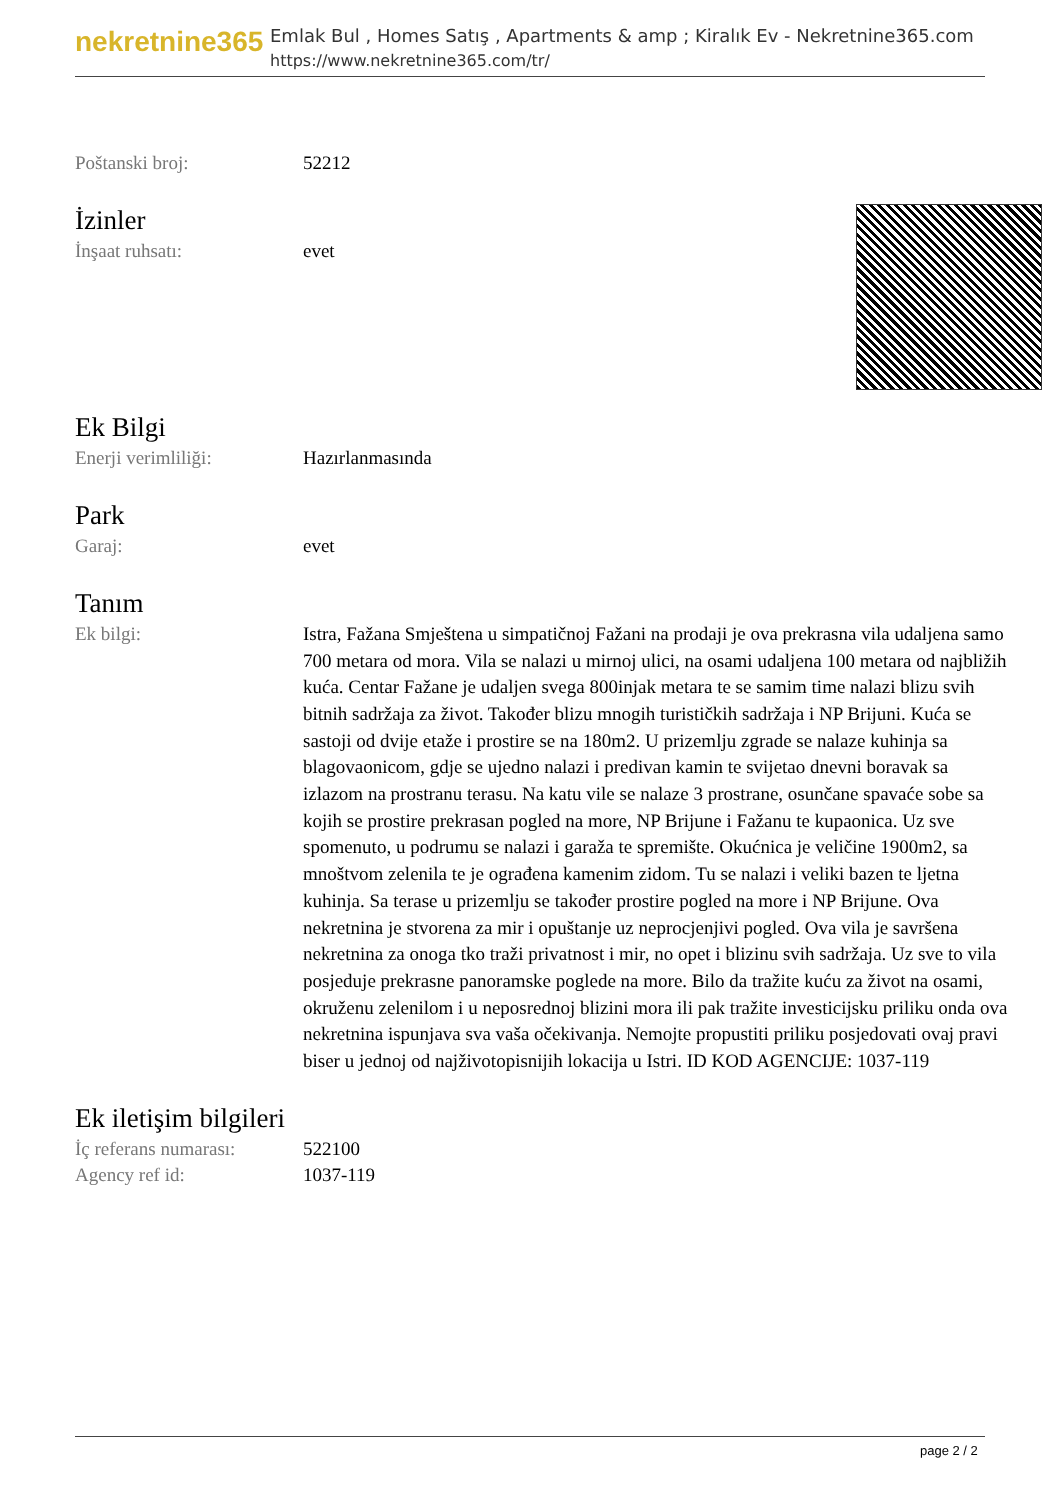nekretnine365
Emlak Bul , Homes Satış , Apartments & amp ; Kiralık Ev - Nekretnine365.com
https://www.nekretnine365.com/tr/
| Poštanski broj: | 52212 |
İzinler
| İnşaat ruhsatı: | evet |
Ek Bilgi
| Enerji verimliliği: | Hazırlanmasında |
Park
| Garaj: | evet |
Tanım
| Ek bilgi: | Istra, Fažana Smještena u simpatičnoj Fažani na prodaji je ova prekrasna vila udaljena samo 700 metara od mora. Vila se nalazi u mirnoj ulici, na osami udaljena 100 metara od najbližih kuća. Centar Fažane je udaljen svega 800injak metara te se samim time nalazi blizu svih bitnih sadržaja za život. Također blizu mnogih turističkih sadržaja i NP Brijuni. Kuća se sastoji od dvije etaže i prostire se na 180m2. U prizemlju zgrade se nalaze kuhinja sa blagovaonicom, gdje se ujedno nalazi i predivan kamin te svijetao dnevni boravak sa izlazom na prostranu terasu. Na katu vile se nalaze 3 prostrane, osunčane spavaće sobe sa kojih se prostire prekrasan pogled na more, NP Brijune i Fažanu te kupaonica. Uz sve spomenuto, u podrumu se nalazi i garaža te spremište. Okućnica je veličine 1900m2, sa mnoštvom zelenila te je ograđena kamenim zidom. Tu se nalazi i veliki bazen te ljetna kuhinja. Sa terase u prizemlju se također prostire pogled na more i NP Brijune. Ova nekretnina je stvorena za mir i opuštanje uz neprocjenjivi pogled. Ova vila je savršena nekretnina za onoga tko traži privatnost i mir, no opet i blizinu svih sadržaja. Uz sve to vila posjeduje prekrasne panoramske poglede na more. Bilo da tražite kuću za život na osami, okruženu zelenilom i u neposrednoj blizini mora ili pak tražite investicijsku priliku onda ova nekretnina ispunjava sva vaša očekivanja. Nemojte propustiti priliku posjedovati ovaj pravi biser u jednoj od najživotopisnijih lokacija u Istri. ID KOD AGENCIJE: 1037-119 |
Ek iletişim bilgileri
| İç referans numarası: | 522100 |
| Agency ref id: | 1037-119 |
page 2 / 2